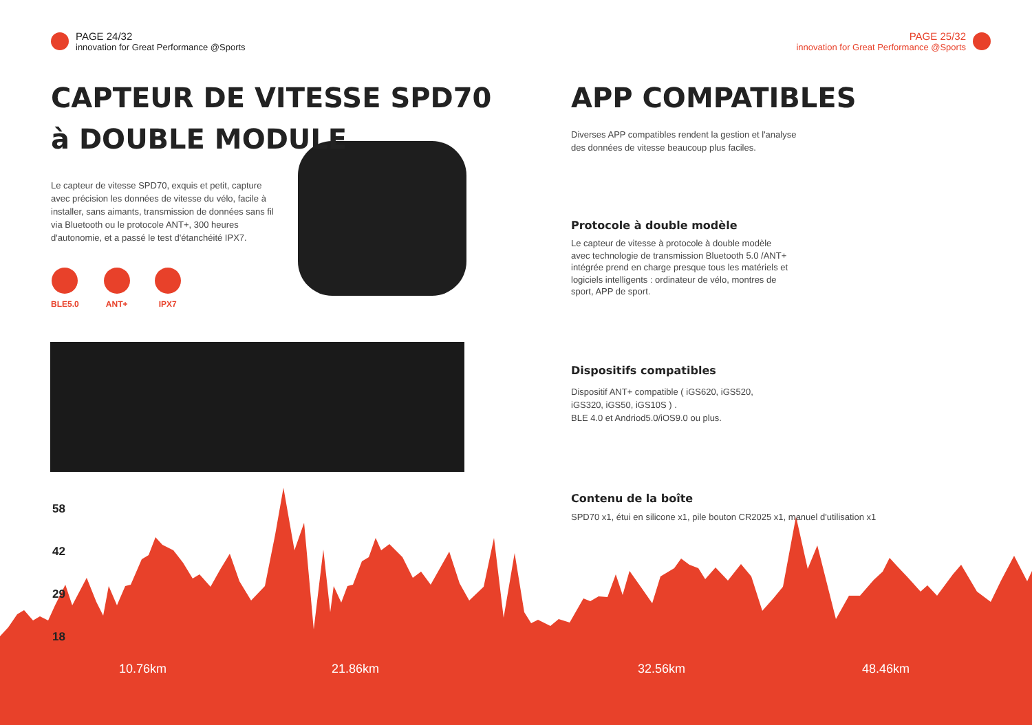PAGE 24/32
innovation for Great Performance @Sports
CAPTEUR DE VITESSE SPD70
à DOUBLE MODULE
Le capteur de vitesse SPD70, exquis et petit, capture avec précision les données de vitesse du vélo, facile à installer, sans aimants, transmission de données sans fil via Bluetooth ou le protocole ANT+, 300 heures d'autonomie, et a passé le test d'étanchéité IPX7.
BLE5.0 ANT+ IPX7
PAGE 25/32
innovation for Great Performance @Sports
APP COMPATIBLES
Diverses APP compatibles rendent la gestion et l'analyse des données de vitesse beaucoup plus faciles.
Protocole à double modèle
Le capteur de vitesse à protocole à double modèle avec technologie de transmission Bluetooth 5.0 /ANT+ intégrée prend en charge presque tous les matériels et logiciels intelligents : ordinateur de vélo, montres de sport, APP de sport.
Dispositifs compatibles
Dispositif ANT+ compatible ( iGS620, iGS520,
iGS320, iGS50, iGS10S ) .
BLE 4.0 et Andriod5.0/iOS9.0 ou plus.
Contenu de la boîte
SPD70 x1, étui en silicone x1, pile bouton CR2025 x1, manuel d'utilisation x1
58
42
29
18
10.76km 21.86km 32.56km 48.46km